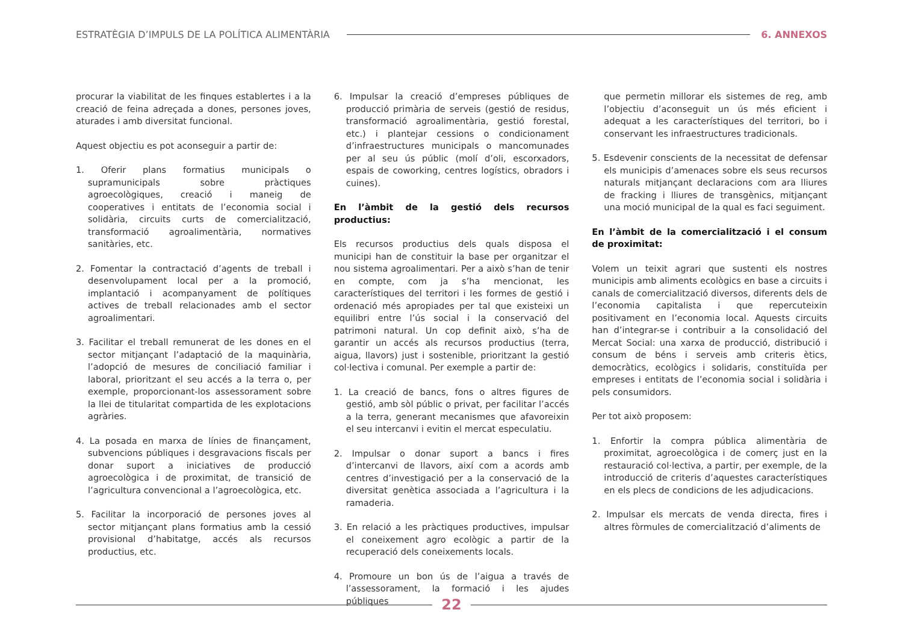ESTRATÈGIA D’IMPULS DE LA POLÍTICA ALIMENTÀRIA 6. ANNEXOS
procurar la viabilitat de les finques establertes i a la creació de feina adreçada a dones, persones joves, aturades i amb diversitat funcional.
Aquest objectiu es pot aconseguir a partir de:
1. Oferir plans formatius municipals o supramunicipals sobre pràctiques agroecològiques, creació i maneig de cooperatives i entitats de l’economia social i solidària, circuits curts de comercialització, transformació agroalimentària, normatives sanitàries, etc.
2. Fomentar la contractació d’agents de treball i desenvolupament local per a la promoció, implantació i acompanyament de polítiques actives de treball relacionades amb el sector agroalimentari.
3. Facilitar el treball remunerat de les dones en el sector mitjançant l’adaptació de la maquinària, l’adopció de mesures de conciliació familiar i laboral, prioritzant el seu accés a la terra o, per exemple, proporcionant-los assessorament sobre la llei de titularitat compartida de les explotacions agràries.
4. La posada en marxa de línies de finançament, subvencions públiques i desgravacions fiscals per donar suport a iniciatives de producció agroecològica i de proximitat, de transició de l’agricultura convencional a l’agroecològica, etc.
5. Facilitar la incorporació de persones joves al sector mitjançant plans formatius amb la cessió provisional d’habitatge, accés als recursos productius, etc.
6. Impulsar la creació d’empreses públiques de producció primària de serveis (gestió de residus, transformació agroalimentària, gestió forestal, etc.) i plantejar cessions o condicionament d’infraestructures municipals o mancomunades per al seu ús públic (molí d’oli, escorxadors, espais de coworking, centres logístics, obradors i cuines).
En l’àmbit de la gestió dels recursos productius:
Els recursos productius dels quals disposa el municipi han de constituir la base per organitzar el nou sistema agroalimentari. Per a això s’han de tenir en compte, com ja s’ha mencionat, les característiques del territori i les formes de gestió i ordenació més apropiades per tal que existeixi un equilibri entre l’ús social i la conservació del patrimoni natural. Un cop definit això, s’ha de garantir un accés als recursos productius (terra, aigua, llavors) just i sostenible, prioritzant la gestió col·lectiva i comunal. Per exemple a partir de:
1. La creació de bancs, fons o altres figures de gestió, amb sòl públic o privat, per facilitar l’accés a la terra, generant mecanismes que afavoreixin el seu intercanvi i evitin el mercat especulatiu.
2. Impulsar o donar suport a bancs i fires d’intercanvi de llavors, així com a acords amb centres d’investigació per a la conservació de la diversitat genètica associada a l’agricultura i la ramaderia.
3. En relació a les pràctiques productives, impulsar el coneixement agro ecològic a partir de la recuperació dels coneixements locals.
4. Promoure un bon ús de l’aigua a través de l’assessorament, la formació i les ajudes públiques
que permetin millorar els sistemes de reg, amb l’objectiu d’aconseguit un ús més eficient i adequat a les característiques del territori, bo i conservant les infraestructures tradicionals.
5. Esdevenir conscients de la necessitat de defensar els municipis d’amenaces sobre els seus recursos naturals mitjançant declaracions com ara lliures de fracking i lliures de transgènics, mitjançant una moció municipal de la qual es faci seguiment.
En l’àmbit de la comercialització i el consum de proximitat:
Volem un teixit agrari que sustenti els nostres municipis amb aliments ecològics en base a circuits i canals de comercialització diversos, diferents dels de l’economia capitalista i que repercuteixin positivament en l’economia local. Aquests circuits han d’integrar-se i contribuir a la consolidació del Mercat Social: una xarxa de producció, distribució i consum de béns i serveis amb criteris ètics, democràtics, ecològics i solidaris, constituïda per empreses i entitats de l’economia social i solidària i pels consumidors.
Per tot això proposem:
1. Enfortir la compra pública alimentària de proximitat, agroecològica i de comerç just en la restauració col·lectiva, a partir, per exemple, de la introducció de criteris d’aquestes característiques en els plecs de condicions de les adjudicacions.
2. Impulsar els mercats de venda directa, fires i altres fòrmules de comercialització d’aliments de
22